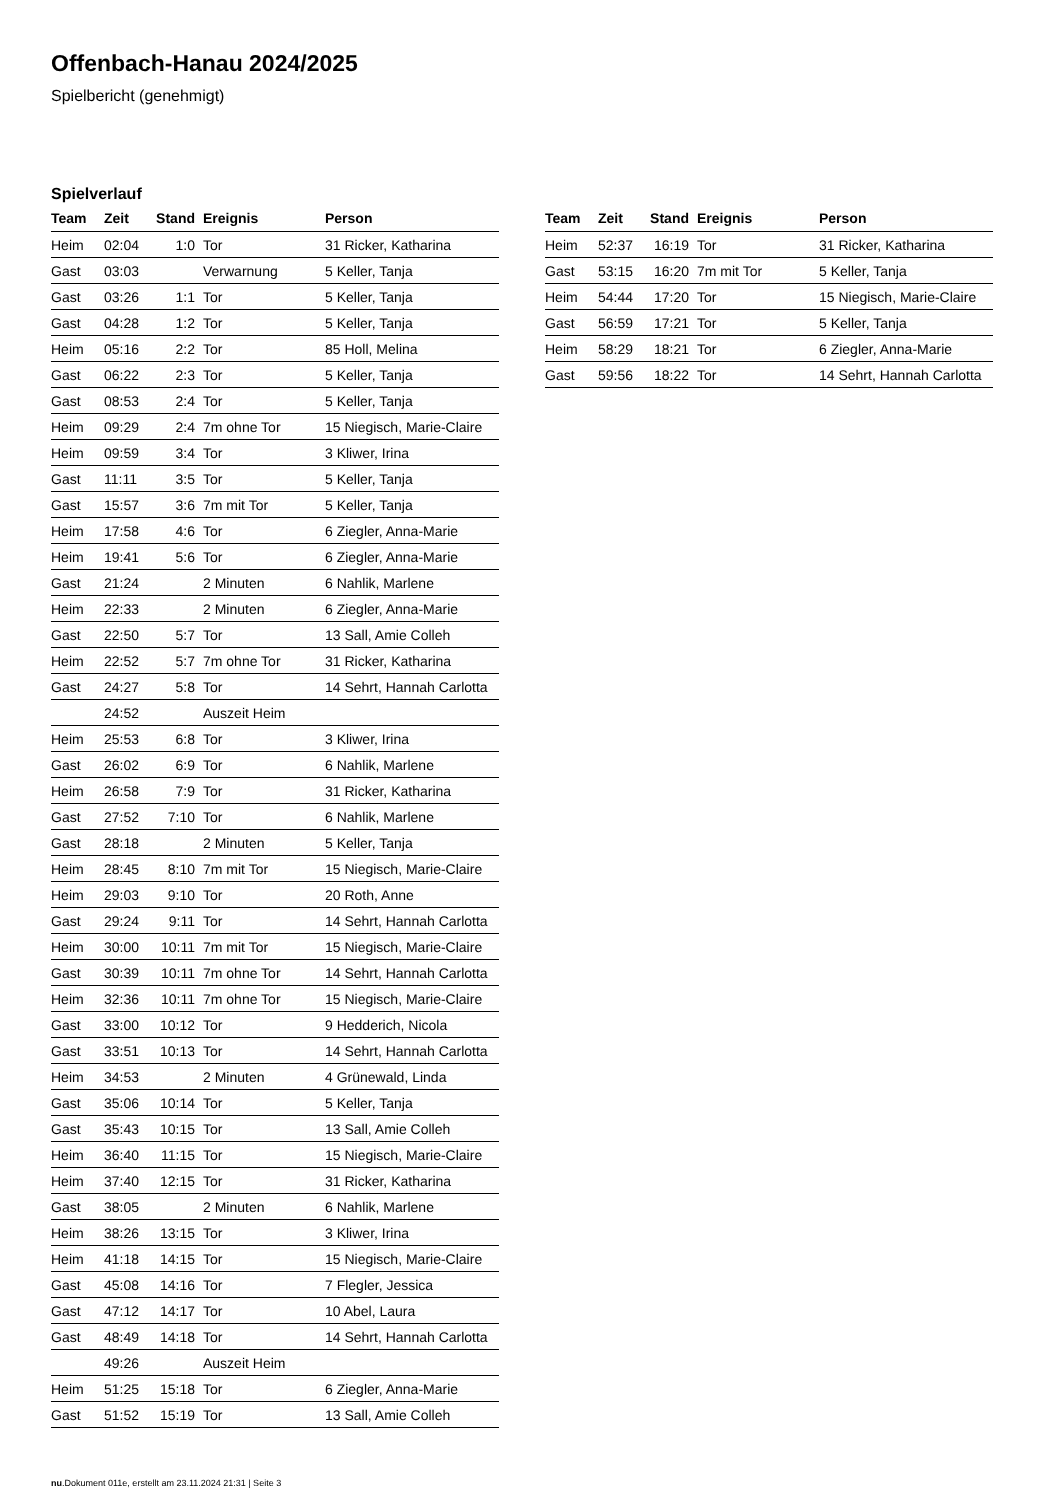Offenbach-Hanau 2024/2025
Spielbericht (genehmigt)
Spielverlauf
| Team | Zeit | Stand | Ereignis | Person |
| --- | --- | --- | --- | --- |
| Heim | 02:04 | 1:0 | Tor | 31 Ricker, Katharina |
| Gast | 03:03 | | Verwarnung | 5 Keller, Tanja |
| Gast | 03:26 | 1:1 | Tor | 5 Keller, Tanja |
| Gast | 04:28 | 1:2 | Tor | 5 Keller, Tanja |
| Heim | 05:16 | 2:2 | Tor | 85 Holl, Melina |
| Gast | 06:22 | 2:3 | Tor | 5 Keller, Tanja |
| Gast | 08:53 | 2:4 | Tor | 5 Keller, Tanja |
| Heim | 09:29 | 2:4 | 7m ohne Tor | 15 Niegisch, Marie-Claire |
| Heim | 09:59 | 3:4 | Tor | 3 Kliwer, Irina |
| Gast | 11:11 | 3:5 | Tor | 5 Keller, Tanja |
| Gast | 15:57 | 3:6 | 7m mit Tor | 5 Keller, Tanja |
| Heim | 17:58 | 4:6 | Tor | 6 Ziegler, Anna-Marie |
| Heim | 19:41 | 5:6 | Tor | 6 Ziegler, Anna-Marie |
| Gast | 21:24 | | 2 Minuten | 6 Nahlik, Marlene |
| Heim | 22:33 | | 2 Minuten | 6 Ziegler, Anna-Marie |
| Gast | 22:50 | 5:7 | Tor | 13 Sall, Amie Colleh |
| Heim | 22:52 | 5:7 | 7m ohne Tor | 31 Ricker, Katharina |
| Gast | 24:27 | 5:8 | Tor | 14 Sehrt, Hannah Carlotta |
| | 24:52 | | Auszeit Heim | |
| Heim | 25:53 | 6:8 | Tor | 3 Kliwer, Irina |
| Gast | 26:02 | 6:9 | Tor | 6 Nahlik, Marlene |
| Heim | 26:58 | 7:9 | Tor | 31 Ricker, Katharina |
| Gast | 27:52 | 7:10 | Tor | 6 Nahlik, Marlene |
| Gast | 28:18 | | 2 Minuten | 5 Keller, Tanja |
| Heim | 28:45 | 8:10 | 7m mit Tor | 15 Niegisch, Marie-Claire |
| Heim | 29:03 | 9:10 | Tor | 20 Roth, Anne |
| Gast | 29:24 | 9:11 | Tor | 14 Sehrt, Hannah Carlotta |
| Heim | 30:00 | 10:11 | 7m mit Tor | 15 Niegisch, Marie-Claire |
| Gast | 30:39 | 10:11 | 7m ohne Tor | 14 Sehrt, Hannah Carlotta |
| Heim | 32:36 | 10:11 | 7m ohne Tor | 15 Niegisch, Marie-Claire |
| Gast | 33:00 | 10:12 | Tor | 9 Hedderich, Nicola |
| Gast | 33:51 | 10:13 | Tor | 14 Sehrt, Hannah Carlotta |
| Heim | 34:53 | | 2 Minuten | 4 Grünewald, Linda |
| Gast | 35:06 | 10:14 | Tor | 5 Keller, Tanja |
| Gast | 35:43 | 10:15 | Tor | 13 Sall, Amie Colleh |
| Heim | 36:40 | 11:15 | Tor | 15 Niegisch, Marie-Claire |
| Heim | 37:40 | 12:15 | Tor | 31 Ricker, Katharina |
| Gast | 38:05 | | 2 Minuten | 6 Nahlik, Marlene |
| Heim | 38:26 | 13:15 | Tor | 3 Kliwer, Irina |
| Heim | 41:18 | 14:15 | Tor | 15 Niegisch, Marie-Claire |
| Gast | 45:08 | 14:16 | Tor | 7 Flegler, Jessica |
| Gast | 47:12 | 14:17 | Tor | 10 Abel, Laura |
| Gast | 48:49 | 14:18 | Tor | 14 Sehrt, Hannah Carlotta |
| | 49:26 | | Auszeit Heim | |
| Heim | 51:25 | 15:18 | Tor | 6 Ziegler, Anna-Marie |
| Gast | 51:52 | 15:19 | Tor | 13 Sall, Amie Colleh |
| Team | Zeit | Stand | Ereignis | Person |
| --- | --- | --- | --- | --- |
| Heim | 52:37 | 16:19 | Tor | 31 Ricker, Katharina |
| Gast | 53:15 | 16:20 | 7m mit Tor | 5 Keller, Tanja |
| Heim | 54:44 | 17:20 | Tor | 15 Niegisch, Marie-Claire |
| Gast | 56:59 | 17:21 | Tor | 5 Keller, Tanja |
| Heim | 58:29 | 18:21 | Tor | 6 Ziegler, Anna-Marie |
| Gast | 59:56 | 18:22 | Tor | 14 Sehrt, Hannah Carlotta |
nu.Dokument 011e, erstellt am 23.11.2024 21:31 | Seite 3